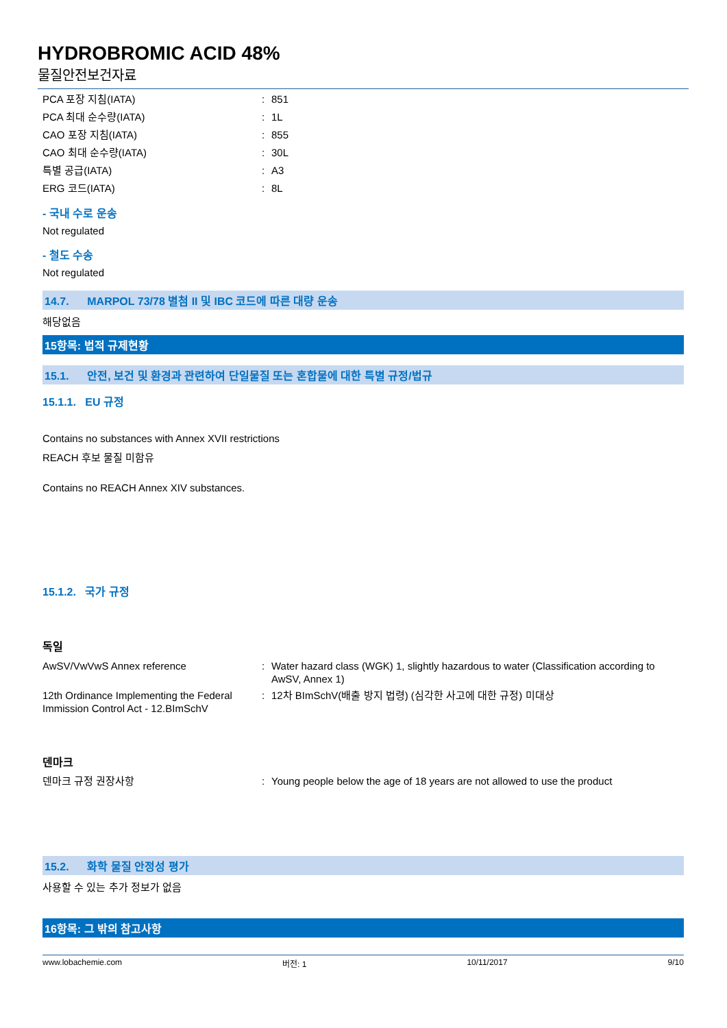HYDROBROMIC ACID 48%
물질안전보건자료
PCA 포장 지침(IATA) : 851
PCA 최대 순수량(IATA) : 1L
CAO 포장 지침(IATA) : 855
CAO 최대 순수량(IATA) : 30L
특별 공급(IATA) : A3
ERG 코드(IATA) : 8L
- 국내 수로 운송
Not regulated
- 철도 수송
Not regulated
14.7. MARPOL 73/78 별첨 II 및 IBC 코드에 따른 대량 운송
해당없음
15항목: 법적 규제현황
15.1. 안전, 보건 및 환경과 관련하여 단일물질 또는 혼합물에 대한 특별 규정/법규
15.1.1. EU 규정
Contains no substances with Annex XVII restrictions
REACH 후보 물질 미함유
Contains no REACH Annex XIV substances.
15.1.2. 국가 규정
독일
AwSV/VwVwS Annex reference : Water hazard class (WGK) 1, slightly hazardous to water (Classification according to AwSV, Annex 1)
12th Ordinance Implementing the Federal Immission Control Act - 12.BImSchV
: 12차 BImSchV(배출 방지 법령) (심각한 사고에 대한 규정) 미대상
덴마크
덴마크 규정 권장사항 : Young people below the age of 18 years are not allowed to use the product
15.2. 화학 물질 안정성 평가
사용할 수 있는 추가 정보가 없음
16항목: 그 밖의 참고사항
www.lobachemie.com 버전: 1 10/11/2017 9/10